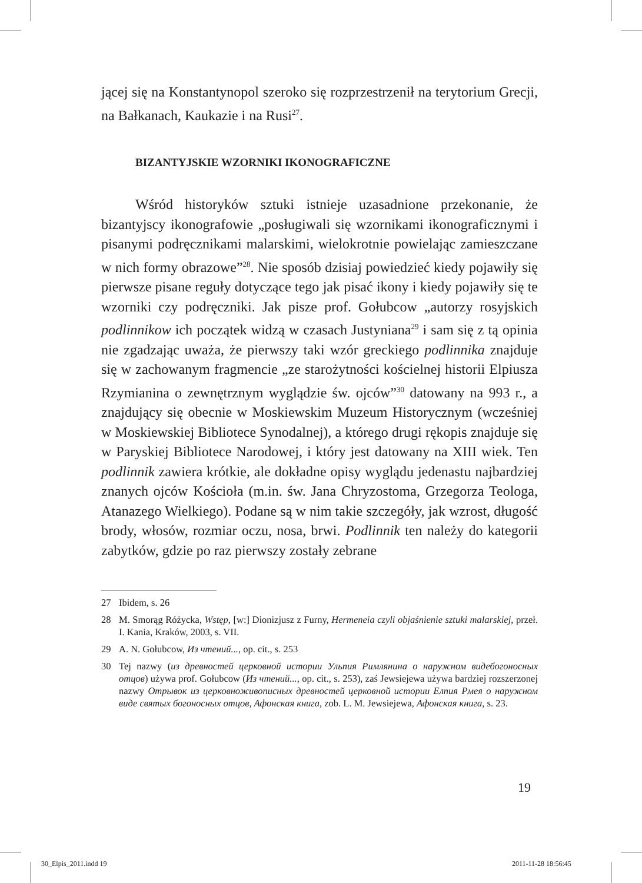jącej się na Konstantynopol szeroko się rozprzestrzenił na terytorium Grecji, na Bałkanach, Kaukazie i na Rusi<sup>27</sup>.
BIZANTYJSKIE WZORNIKI IKONOGRAFICZNE
Wśród historyków sztuki istnieje uzasadnione przekonanie, że bizantyjscy ikonografowie „posługiwali się wzornikami ikonograficznymi i pisanymi podręcznikami malarskimi, wielokrotnie powielając zamieszczane w nich formy obrazowe”<sup>28</sup>. Nie sposób dzisiaj powiedzieć kiedy pojawiły się pierwsze pisane reguły dotyczące tego jak pisać ikony i kiedy pojawiły się te wzorniki czy podręczniki. Jak pisze prof. Gołubcow „autorzy rosyjskich podlinnikow ich początek widzą w czasach Justyniana<sup>29</sup> i sam się z tą opinia nie zgadzając uważa, że pierwszy taki wzór greckiego podlinnika znajduje się w zachowanym fragmencie „ze starożytności kościelnej historii Elpiusza Rzymianina o zewnętrznym wyglądzie św. ojców”<sup>30</sup> datowany na 993 r., a znajdujący się obecnie w Moskiewskim Muzeum Historycznym (wcześniej w Moskiewskiej Bibliotece Synodalnej), a którego drugi rękopis znajduje się w Paryskiej Bibliotece Narodowej, i który jest datowany na XIII wiek. Ten podlinnik zawiera krótkie, ale dokładne opisy wyglądu jedenastu najbardziej znanych ojców Kościoła (m.in. św. Jana Chryzostoma, Grzegorza Teologa, Atanazego Wielkiego). Podane są w nim takie szczegóły, jak wzrost, długość brody, włosów, rozmiar oczu, nosa, brwi. Podlinnik ten należy do kategorii zabytków, gdzie po raz pierwszy zostały zebrane
27 Ibidem, s. 26
28 M. Smorąg Różycka, Wstęp, [w:] Dionizjusz z Furny, Hermeneia czyli objaśnienie sztuki malarskiej, przeł. I. Kania, Kraków, 2003, s. VII.
29 A. N. Gołubcow, Из чтений..., op. cit., s. 253
30 Tej nazwy (из древностей церковной истории Ульпия Римлянина о наружном видебогоносных отцов) używa prof. Gołubcow (Из чтений..., op. cit., s. 253), zaś Jewsiejewa używa bardziej rozszerzonej nazwy Отрывок из церковноживописных древностей церковной истории Елпия Рмея о наружном виде святых богоносных отцов, Афонская книга, zob. L. M. Jewsiejewa, Афонская книга, s. 23.
19
30_Elpis_2011.indd 19 2011-11-28 18:56:45